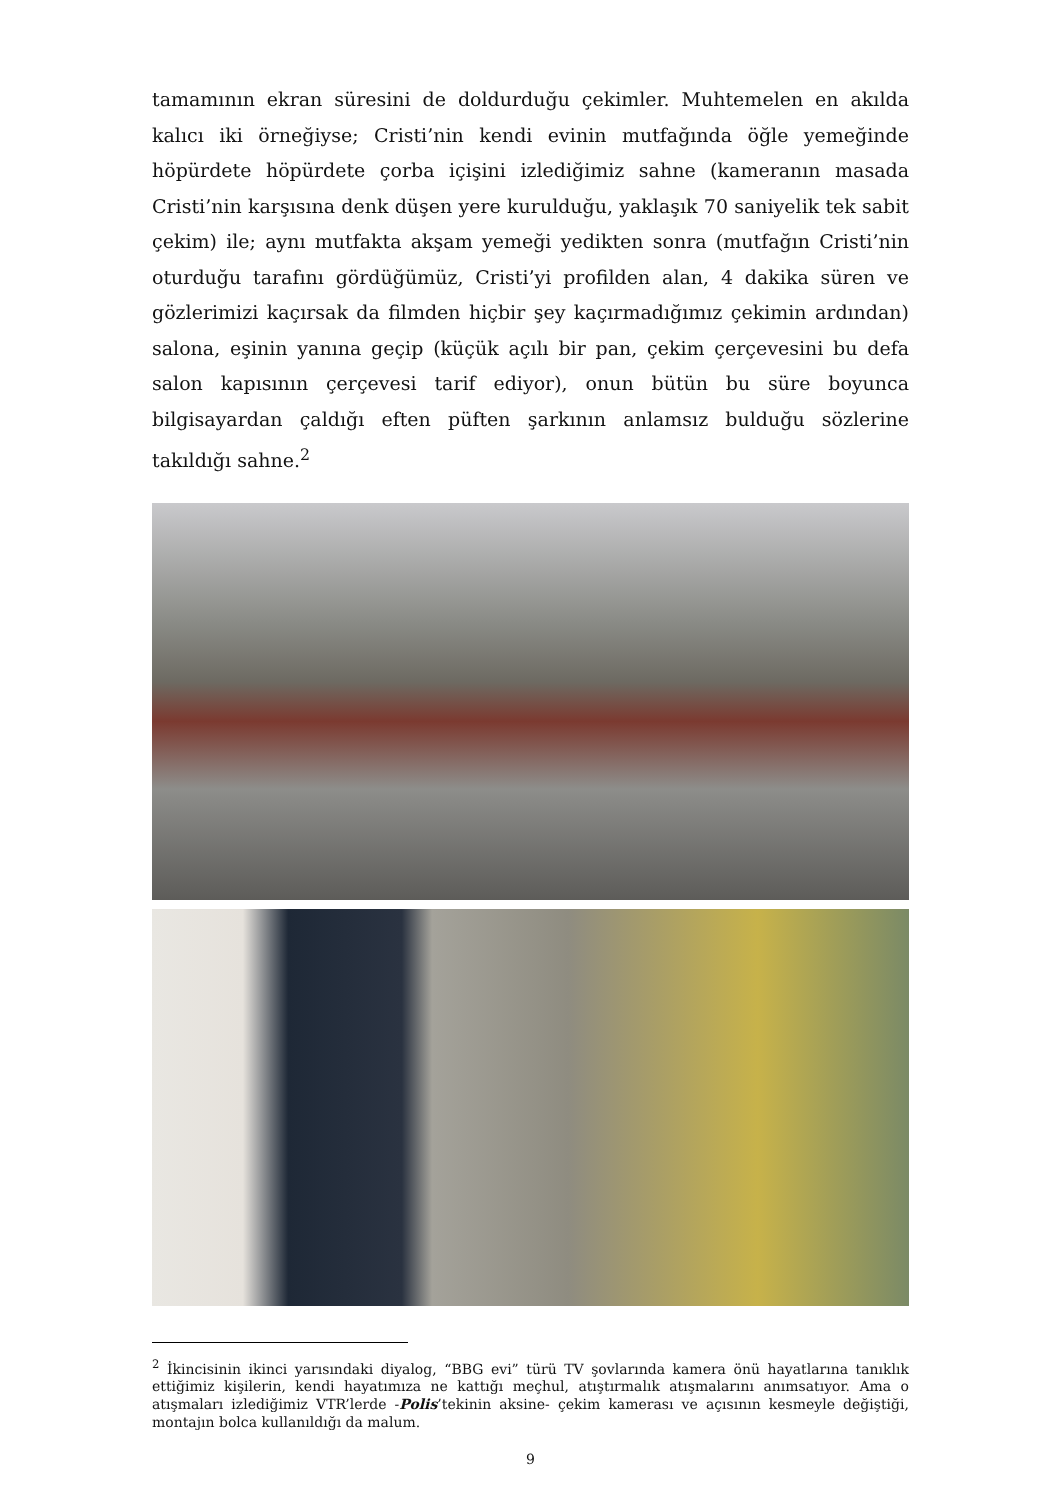tamamının ekran süresini de doldurduğu çekimler. Muhtemelen en akılda kalıcı iki örneğiyse; Cristi’nin kendi evinin mutfağında öğle yemeğinde höpürdete höpürdete çorba içişini izlediğimiz sahne (kameranın masada Cristi’nin karşısına denk düşen yere kurulduğu, yaklaşık 70 saniyelik tek sabit çekim) ile; aynı mutfakta akşam yemeği yedikten sonra (mutfağın Cristi’nin oturduğu tarafını gördüğümüz, Cristi’yi profilden alan, 4 dakika süren ve gözlerimizi kaçırsak da filmden hiçbir şey kaçırmadığımız çekimin ardından) salona, eşinin yanına geçip (küçük açılı bir pan, çekim çerçevesini bu defa salon kapısının çerçevesi tarif ediyor), onun bütün bu süre boyunca bilgisayardan çaldığı eften püften şarkının anlamsız bulduğu sözlerine takıldığı sahne.<sup>2</sup>
<sup>2</sup> İkincisinin ikinci yarısındaki diyalog, “BBG evi” türü TV şovlarında kamera önü hayatlarına tanıklık ettiğimiz kişilerin, kendi hayatımıza ne kattığı meçhul, atıştırmalık atışmalarını anımsatıyor. Ama o atışmaları izlediğimiz VTR’lerde -Polis’tekinin aksine- çekim kamerası ve açısının kesmeyle değiştiği, montajın bolca kullanıldığı da malum.
9